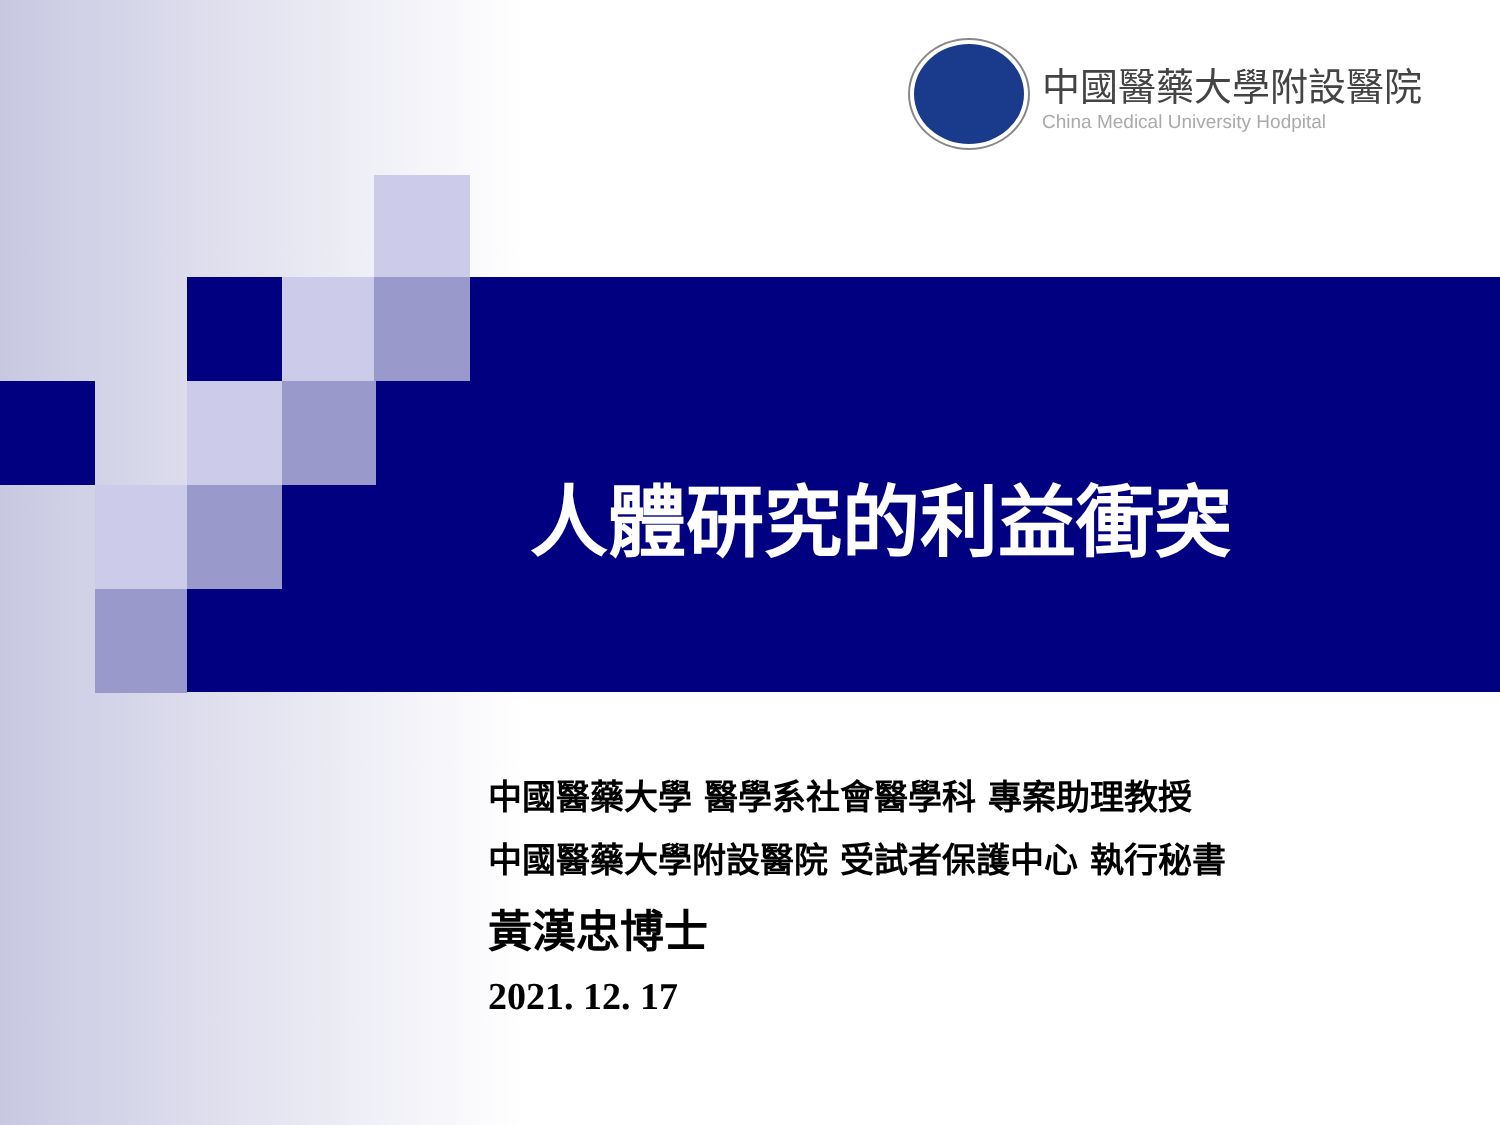中國醫藥大學附設醫院
China Medical University Hodpital
人體研究的利益衝突
中國醫藥大學 醫學系社會醫學科 專案助理教授
中國醫藥大學附設醫院 受試者保護中心 執行秘書
黃漢忠博士
2021. 12. 17